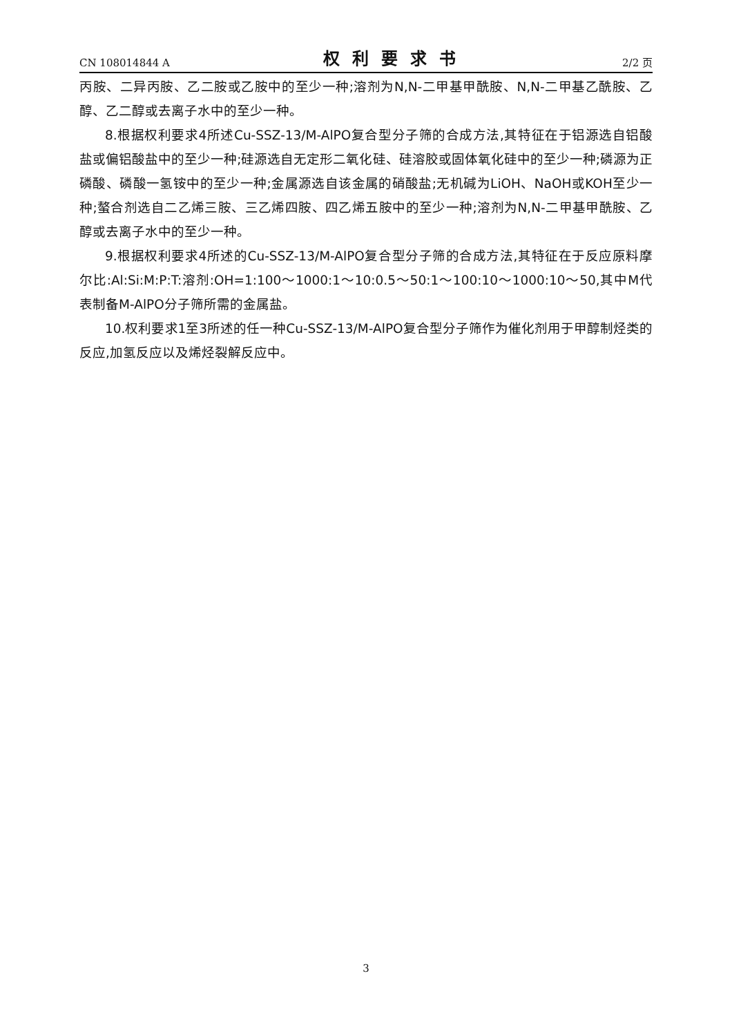CN 108014844 A 权利要求书 2/2 页
丙胺、二异丙胺、乙二胺或乙胺中的至少一种;溶剂为N,N-二甲基甲酰胺、N,N-二甲基乙酰胺、乙醇、乙二醇或去离子水中的至少一种。
8.根据权利要求4所述Cu-SSZ-13/M-AlPO复合型分子筛的合成方法,其特征在于铝源选自铝酸盐或偏铝酸盐中的至少一种;硅源选自无定形二氧化硅、硅溶胶或固体氧化硅中的至少一种;磷源为正磷酸、磷酸一氢铵中的至少一种;金属源选自该金属的硝酸盐;无机碱为LiOH、NaOH或KOH至少一种;螯合剂选自二乙烯三胺、三乙烯四胺、四乙烯五胺中的至少一种;溶剂为N,N-二甲基甲酰胺、乙醇或去离子水中的至少一种。
9.根据权利要求4所述的Cu-SSZ-13/M-AlPO复合型分子筛的合成方法,其特征在于反应原料摩尔比:Al:Si:M:P:T:溶剂:OH=1:100～1000:1～10:0.5～50:1～100:10～1000:10～50,其中M代表制备M-AlPO分子筛所需的金属盐。
10.权利要求1至3所述的任一种Cu-SSZ-13/M-AlPO复合型分子筛作为催化剂用于甲醇制烃类的反应,加氢反应以及烯烃裂解反应中。
3